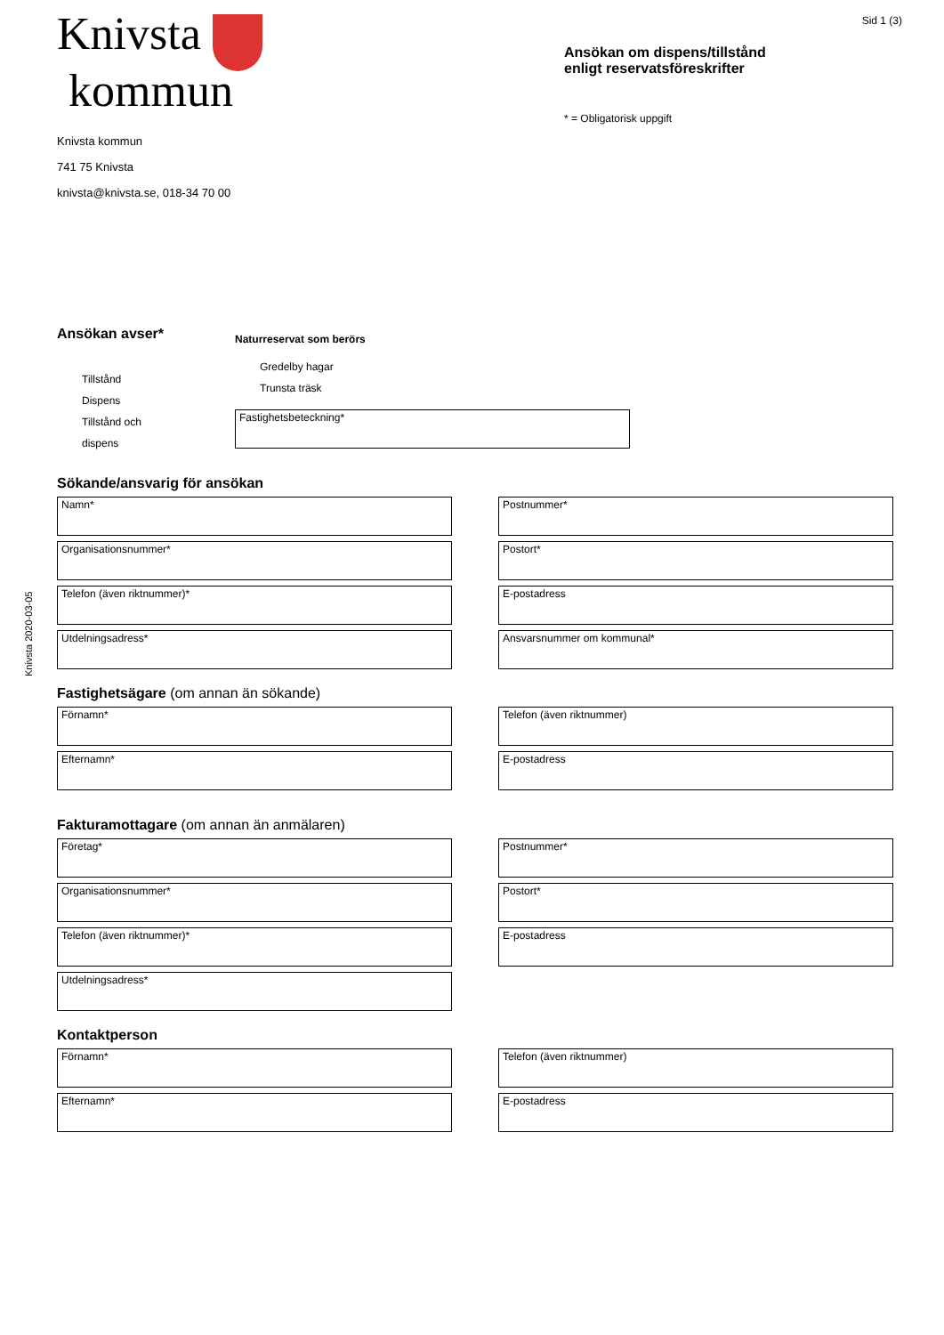Knivsta 2020-03-05
Knivsta
kommun
Knivsta kommun
741 75 Knivsta
knivsta@knivsta.se, 018-34 70 00
Sid 1 (3)
Ansökan om dispens/tillstånd
enligt reservatsföreskrifter
* = Obligatorisk uppgift
Ansökan avser*
Tillstånd
Dispens
Tillstånd och
dispens
Naturreservat som berörs
Gredelby hagar
Trunsta träsk
Fastighetsbeteckning*
Sökande/ansvarig för ansökan
Namn*
Organisationsnummer*
Telefon (även riktnummer)*
Utdelningsadress*
Postnummer*
Postort*
E-postadress
Ansvarsnummer om kommunal*
Fastighetsägare (om annan än sökande)
Förnamn*
Efternamn*
Telefon (även riktnummer)
E-postadress
Fakturamottagare (om annan än anmälaren)
Företag*
Organisationsnummer*
Telefon (även riktnummer)*
Utdelningsadress*
Postnummer*
Postort*
E-postadress
Kontaktperson
Förnamn*
Efternamn*
Telefon (även riktnummer)
E-postadress